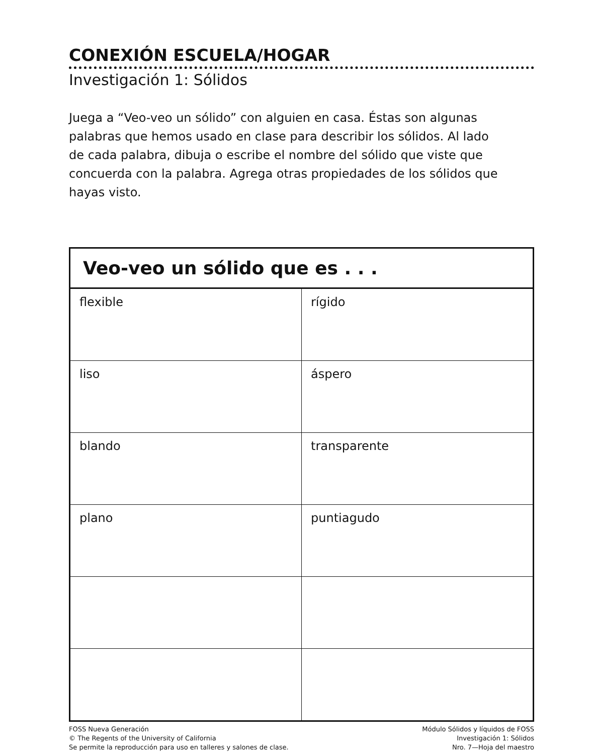CONEXIÓN ESCUELA/HOGAR
Investigación 1: Sólidos
Juega a “Veo-veo un sólido” con alguien en casa. Éstas son algunas palabras que hemos usado en clase para describir los sólidos. Al lado de cada palabra, dibuja o escribe el nombre del sólido que viste que concuerda con la palabra. Agrega otras propiedades de los sólidos que hayas visto.
| Veo-veo un sólido que es . . . | |
| --- | --- |
| flexible | rígido |
| liso | áspero |
| blando | transparente |
| plano | puntiagudo |
FOSS Nueva Generación
© The Regents of the University of California
Se permite la reproducción para uso en talleres y salones de clase.
Módulo Sólidos y líquidos de FOSS
Investigación 1: Sólidos
Nro. 7—Hoja del maestro